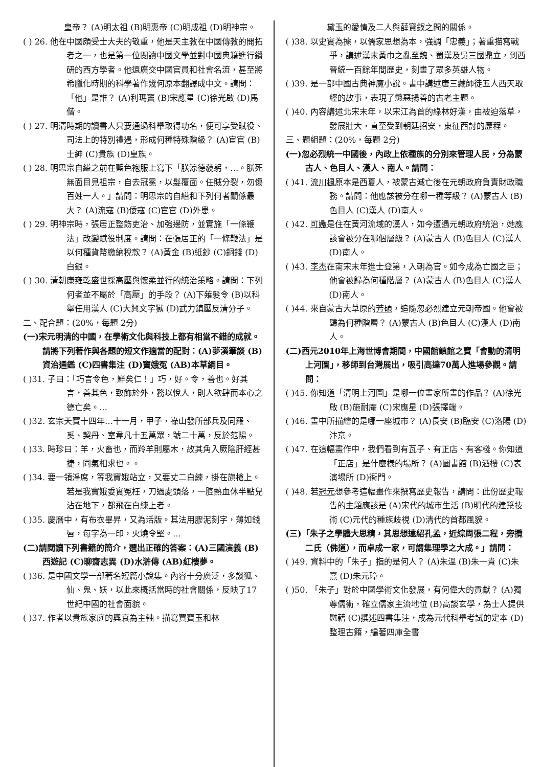皇帝？ (A)明太祖 (B)明惠帝 (C)明成祖 (D)明神宗。
( ) 26. 他在中國頗受士大夫的敬重，他是天主教在中國傳教的開拓者之一，也是第一位閱讀中國文學並對中國典籍進行鑽研的西方學者。他還廣交中國官員和社會名流，甚至將希臘化時期的科學著作幾何原本翻譯成中文。請問：「他」是誰？ (A)利瑪竇 (B)宋應星 (C)徐光啟 (D)馬偕。
( ) 27. 明清時期的讀書人只要通過科舉取得功名，便可享受賦役、司法上的特別禮遇，形成何種特殊階級？ (A)宦官 (B)士紳 (C)貴族 (D)皇族。
( ) 28. 明思宗自縊之前在藍色袍服上寫下「朕涼德藐躬，…。朕死無面目見祖宗，自去冠冕，以髮覆面。任賊分裂，勿傷百姓一人。」請問：明思宗的自縊和下列何者關係最大？ (A)流寇 (B)倭寇 (C)宦官 (D)外患。
( ) 29. 明神宗時，張居正整飭吏治、加強邊防，並實施「一條鞭法」改變賦役制度。請問：在張居正的「一條鞭法」是以何種貨幣繳納稅款？ (A)黃金 (B)紙鈔 (C)銅錢 (D)白銀。
( ) 30. 清朝康雍乾盛世採高壓與懷柔並行的統治策略。請問：下列何者並不屬於「高壓」的手段？ (A)下薙髮令 (B)以科舉任用漢人 (C)大興文字獄 (D)武力鎮壓反清分子。
二、配合題：(20%，每題 2分)
(一)宋元明清的中國，在學術文化與科技上都有相當不錯的成就。請將下列著作與各題的短文作適當的配對：(A)夢溪筆談 (B)資治通鑑 (C)四書集注 (D)竇娥冤 (AB)本草綱目。
( )31. 子曰：「巧言令色，鮮矣仁！」巧，好。令，善也。好其言，善其色，致飾於外，務以悅人，則人欲肆而本心之德亡矣。…
( )32. 玄宗天寶十四年…十一月，甲子，祿山發所部兵及同羅、奚、契丹、室韋凡十五萬眾，號二十萬，反於范陽。
( )33. 時珍曰：羊，火畜也，而羚羊則屬木，故其角入厥陰肝經甚捷，同氣相求也。。
( )34. 要一領淨席，等我竇娥站立，又要丈二白練，掛在旗槍上。若是我竇娥委實冤枉，刀過處頭落，一腔熱血休半點兒沾在地下，都飛在白練上者。
( )35. 慶曆中，有布衣畢昇，又為活版。其法用膠泥刻字，薄如錢唇，每字為一印，火燒令堅。…
(二)請閱讀下列書籍的簡介，選出正確的答案：(A)三國演義 (B)西遊記 (C)聊齋志異 (D)水滸傳 (AB)紅樓夢。
( )36. 是中國文學一部著名短篇小說集。內容十分廣泛，多談狐、仙、鬼、妖，以此來概括當時的社會關係，反映了17世紀中國的社會面貌。
( )37. 作者以貴族家庭的興衰為主軸。描寫賈寶玉和林
黛玉的愛情及二人與薛寶釵之間的關係。
( )38. 以史實為據，以儒家思想為本，強調「忠義」；著重描寫戰爭，講述漢末黃巾之亂至魏、蜀漢及吳三國鼎立，到西晉統一百餘年間歷史，刻畫了眾多英雄人物。
( )39. 是一部中國古典神魔小說。書中講述唐三藏師徒五人西天取經的故事，表現了懲惡揚善的古老主題。
( )40. 內容講述北宋末年，以宋江為首的綠林好漢，由被迫落草，發展壯大，直至受到朝廷招安，東征西討的歷程。
三、題組題：(20%，每題 2分)
(一)忽必烈統一中國後，內政上依種族的分別來管理人民，分為蒙古人、色目人、漢人、南人。請問：
( )41. 流川楓原本是西夏人，被蒙古滅亡後在元朝政府負責財政職務。請問：他應該被分在哪一種等級？ (A)蒙古人 (B)色目人 (C)漢人 (D)南人。
( )42. 可嫐是住在黃河流域的漢人，如今遭遇元朝政府統治，她應該會被分在哪個層級？ (A)蒙古人 (B)色目人 (C)漢人 (D)南人。
( )43. 李杰在南宋末年進士登第，入朝為官。如今成為亡國之臣；他會被歸為何種階層？ (A)蒙古人 (B)色目人 (C)漢人 (D)南人。
( )44. 來自蒙古大草原的芳碩，追隨忽必烈建立元朝帝國。他會被歸為何種階層？ (A)蒙古人 (B)色目人 (C)漢人 (D)南人。
(二)西元2010年上海世博會期間，中國館鎮館之寶「會動的清明上河圖」，移師到台灣展出，吸引高達70萬人進場參觀。請問：
( )45. 你知道「清明上河圖」是哪一位畫家所畫的作品？ (A)徐光啟 (B)施耐庵 (C)宋應星 (D)張擇端。
( )46. 畫中所描繪的是哪一座城市？ (A)長安 (B)臨安 (C)洛陽 (D)汴京。
( )47. 在這幅畫作中，我們看到有瓦子、有正店、有客棧。你知道「正店」是什麼樣的場所？ (A)圖書館 (B)酒樓 (C)表演場所 (D)衙門。
( )48. 若冠元想參考這幅畫作來撰寫歷史報告，請問：此份歷史報告的主題應該是 (A)宋代的城市生活 (B)明代的建築技術 (C)元代的種族歧視 (D)清代的首都風貌。
(三)「朱子之學體大思精，其思想遠紹孔孟，近綜周張二程，旁攬二氏（佛道），而卓成一家，可謂集理學之大成。」請問：
( )49. 資料中的「朱子」指的是何人？ (A)朱溫 (B)朱一貴 (C)朱熹 (D)朱元璋。
( )50. 「朱子」對於中國學術文化發展，有何偉大的貢獻？ (A)獨尊儒術，確立儒家主流地位 (B)高談玄學，為士人提供慰藉 (C)撰述四書集注，成為元代科舉考試的定本 (D)整理古籍，編著四庫全書